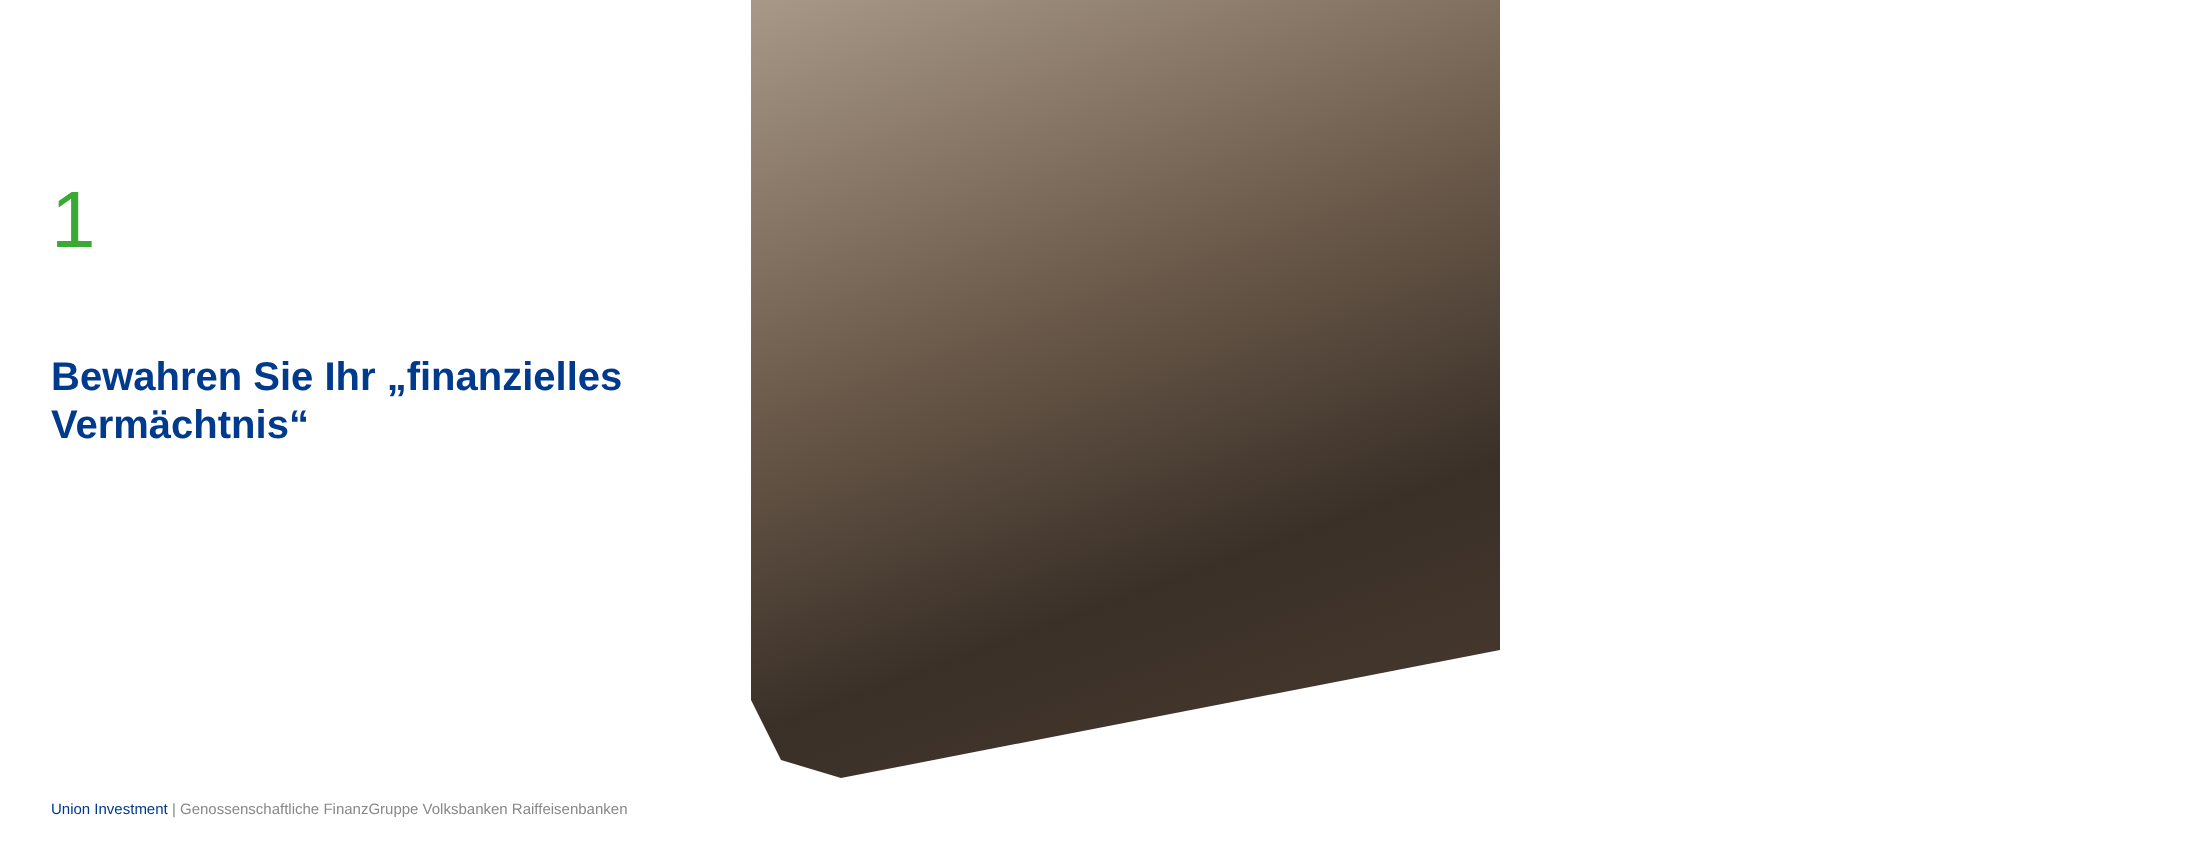1
Bewahren Sie Ihr „finanzielles Vermächtnis“
Union Investment | Genossenschaftliche FinanzGruppe Volksbanken Raiffeisenbanken